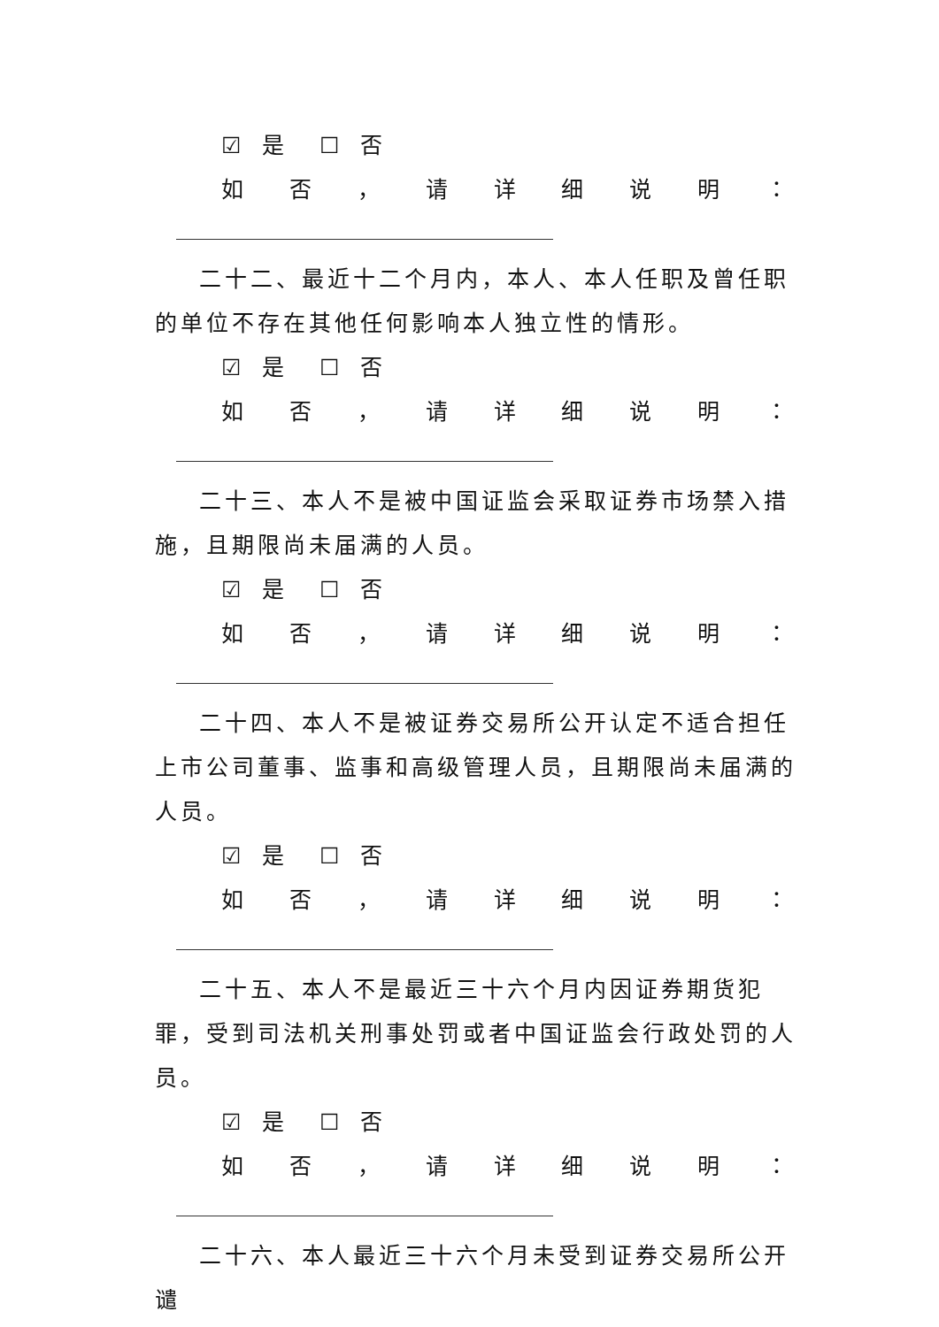☑ 是 ☐ 否
如 否 ， 请 详 细 说 明 ：
二十二、最近十二个月内，本人、本人任职及曾任职的单位不存在其他任何影响本人独立性的情形。
☑ 是 ☐ 否
如 否 ， 请 详 细 说 明 ：
二十三、本人不是被中国证监会采取证券市场禁入措施，且期限尚未届满的人员。
☑ 是 ☐ 否
如 否 ， 请 详 细 说 明 ：
二十四、本人不是被证券交易所公开认定不适合担任上市公司董事、监事和高级管理人员，且期限尚未届满的人员。
☑ 是 ☐ 否
如 否 ， 请 详 细 说 明 ：
二十五、本人不是最近三十六个月内因证券期货犯罪，受到司法机关刑事处罚或者中国证监会行政处罚的人员。
☑ 是 ☐ 否
如 否 ， 请 详 细 说 明 ：
二十六、本人最近三十六个月未受到证券交易所公开谴